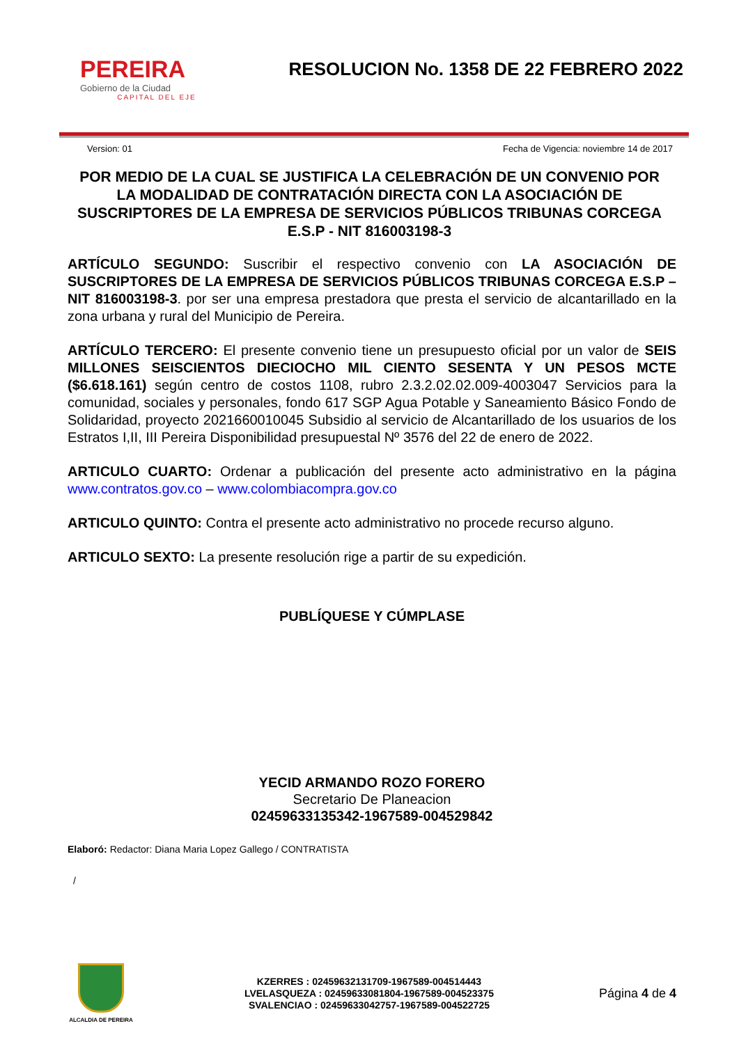PEREIRA
Gobierno de la Ciudad
CAPITAL DEL EJE
RESOLUCION No. 1358 DE 22 FEBRERO 2022
Version: 01 Fecha de Vigencia: noviembre 14 de 2017
POR MEDIO DE LA CUAL SE JUSTIFICA LA CELEBRACIÓN DE UN CONVENIO POR LA MODALIDAD DE CONTRATACIÓN DIRECTA CON LA ASOCIACIÓN DE SUSCRIPTORES DE LA EMPRESA DE SERVICIOS PÚBLICOS TRIBUNAS CORCEGA E.S.P - NIT 816003198-3
ARTÍCULO SEGUNDO: Suscribir el respectivo convenio con LA ASOCIACIÓN DE SUSCRIPTORES DE LA EMPRESA DE SERVICIOS PÚBLICOS TRIBUNAS CORCEGA E.S.P – NIT 816003198-3. por ser una empresa prestadora que presta el servicio de alcantarillado en la zona urbana y rural del Municipio de Pereira.
ARTÍCULO TERCERO: El presente convenio tiene un presupuesto oficial por un valor de SEIS MILLONES SEISCIENTOS DIECIOCHO MIL CIENTO SESENTA Y UN PESOS MCTE ($6.618.161) según centro de costos 1108, rubro 2.3.2.02.02.009-4003047 Servicios para la comunidad, sociales y personales, fondo 617 SGP Agua Potable y Saneamiento Básico Fondo de Solidaridad, proyecto 2021660010045 Subsidio al servicio de Alcantarillado de los usuarios de los Estratos I,II, III Pereira Disponibilidad presupuestal Nº 3576 del 22 de enero de 2022.
ARTICULO CUARTO: Ordenar a publicación del presente acto administrativo en la página www.contratos.gov.co – www.colombiacompra.gov.co
ARTICULO QUINTO: Contra el presente acto administrativo no procede recurso alguno.
ARTICULO SEXTO: La presente resolución rige a partir de su expedición.
PUBLÍQUESE Y CÚMPLASE
YECID ARMANDO ROZO FORERO
Secretario De Planeacion
02459633135342-1967589-004529842
Elaboró: Redactor: Diana Maria Lopez Gallego / CONTRATISTA
/
ALCALDIA DE PEREIRA
KZERRES : 02459632131709-1967589-004514443
LVELASQUEZA : 02459633081804-1967589-004523375
SVALENCIAO : 02459633042757-1967589-004522725
Página 4 de 4